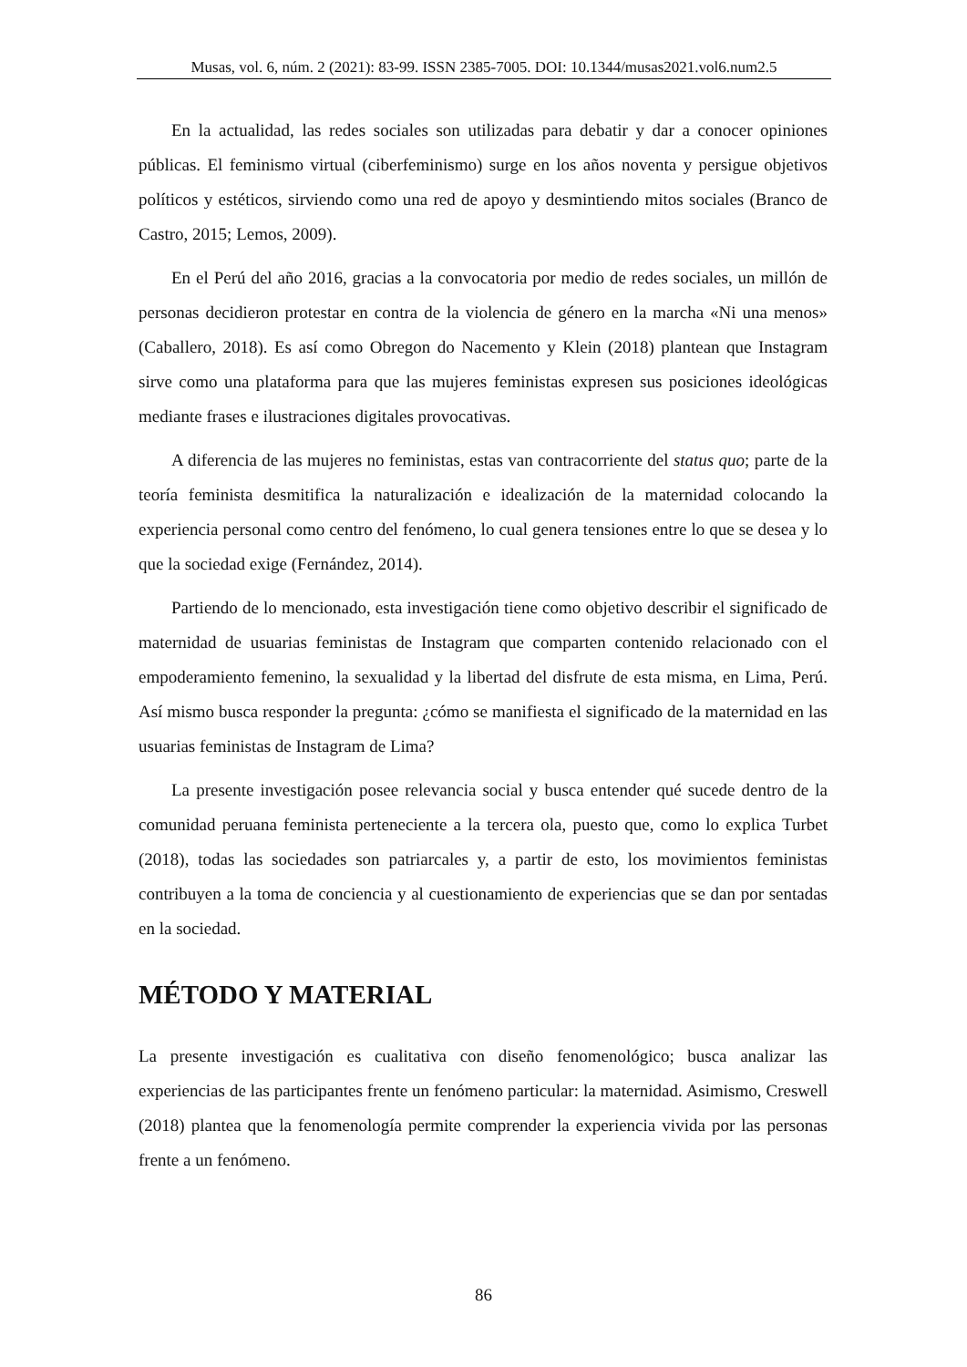Musas, vol. 6, núm. 2 (2021): 83-99. ISSN 2385-7005. DOI: 10.1344/musas2021.vol6.num2.5
En la actualidad, las redes sociales son utilizadas para debatir y dar a conocer opiniones públicas. El feminismo virtual (ciberfeminismo) surge en los años noventa y persigue objetivos políticos y estéticos, sirviendo como una red de apoyo y desmintiendo mitos sociales (Branco de Castro, 2015; Lemos, 2009).
En el Perú del año 2016, gracias a la convocatoria por medio de redes sociales, un millón de personas decidieron protestar en contra de la violencia de género en la marcha «Ni una menos» (Caballero, 2018). Es así como Obregon do Nacemento y Klein (2018) plantean que Instagram sirve como una plataforma para que las mujeres feministas expresen sus posiciones ideológicas mediante frases e ilustraciones digitales provocativas.
A diferencia de las mujeres no feministas, estas van contracorriente del status quo; parte de la teoría feminista desmitifica la naturalización e idealización de la maternidad colocando la experiencia personal como centro del fenómeno, lo cual genera tensiones entre lo que se desea y lo que la sociedad exige (Fernández, 2014).
Partiendo de lo mencionado, esta investigación tiene como objetivo describir el significado de maternidad de usuarias feministas de Instagram que comparten contenido relacionado con el empoderamiento femenino, la sexualidad y la libertad del disfrute de esta misma, en Lima, Perú. Así mismo busca responder la pregunta: ¿cómo se manifiesta el significado de la maternidad en las usuarias feministas de Instagram de Lima?
La presente investigación posee relevancia social y busca entender qué sucede dentro de la comunidad peruana feminista perteneciente a la tercera ola, puesto que, como lo explica Turbet (2018), todas las sociedades son patriarcales y, a partir de esto, los movimientos feministas contribuyen a la toma de conciencia y al cuestionamiento de experiencias que se dan por sentadas en la sociedad.
MÉTODO Y MATERIAL
La presente investigación es cualitativa con diseño fenomenológico; busca analizar las experiencias de las participantes frente un fenómeno particular: la maternidad. Asimismo, Creswell (2018) plantea que la fenomenología permite comprender la experiencia vivida por las personas frente a un fenómeno.
86